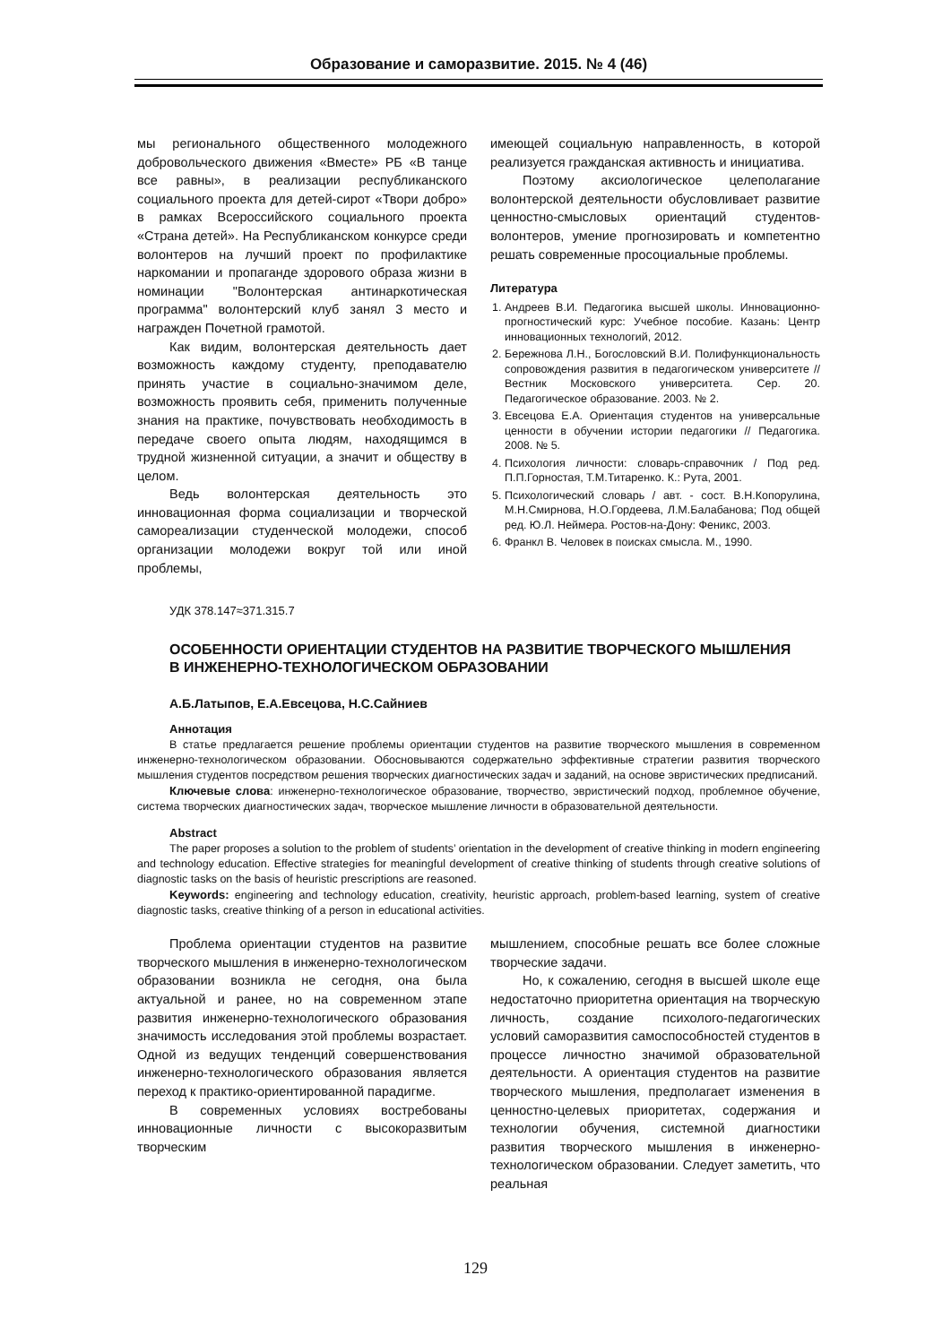Образование и саморазвитие. 2015. № 4 (46)
мы регионального общественного молодежного добровольческого движения «Вместе» РБ «В танце все равны», в реализации республиканского социального проекта для детей-сирот «Твори добро» в рамках Всероссийского социального проекта «Страна детей». На Республиканском конкурсе среди волонтеров на лучший проект по профилактике наркомании и пропаганде здорового образа жизни в номинации "Волонтерская антинаркотическая программа" волонтерский клуб занял 3 место и награжден Почетной грамотой.
Как видим, волонтерская деятельность дает возможность каждому студенту, преподавателю принять участие в социально-значимом деле, возможность проявить себя, применить полученные знания на практике, почувствовать необходимость в передаче своего опыта людям, находящимся в трудной жизненной ситуации, а значит и обществу в целом.
Ведь волонтерская деятельность это инновационная форма социализации и творческой самореализации студенческой молодежи, способ организации молодежи вокруг той или иной проблемы,
имеющей социальную направленность, в которой реализуется гражданская активность и инициатива.
Поэтому аксиологическое целеполагание волонтерской деятельности обусловливает развитие ценностно-смысловых ориентаций студентов-волонтеров, умение прогнозировать и компетентно решать современные просоциальные проблемы.
Литература
1. Андреев В.И. Педагогика высшей школы. Инновационно-прогностический курс: Учебное пособие. Казань: Центр инновационных технологий, 2012.
2. Бережнова Л.Н., Богословский В.И. Полифункциональность сопровождения развития в педагогическом университете // Вестник Московского университета. Сер. 20. Педагогическое образование. 2003. № 2.
3. Евсецова Е.А. Ориентация студентов на универсальные ценности в обучении истории педагогики // Педагогика. 2008. № 5.
4. Психология личности: словарь-справочник / Под ред. П.П.Горностая, Т.М.Титаренко. К.: Рута, 2001.
5. Психологический словарь / авт. - сост. В.Н.Копорулина, М.Н.Смирнова, Н.О.Гордеева, Л.М.Балабанова; Под общей ред. Ю.Л. Неймера. Ростов-на-Дону: Феникс, 2003.
6. Франкл В. Человек в поисках смысла. М., 1990.
УДК 378.147≈371.315.7
ОСОБЕННОСТИ ОРИЕНТАЦИИ СТУДЕНТОВ НА РАЗВИТИЕ ТВОРЧЕСКОГО МЫШЛЕНИЯ
В ИНЖЕНЕРНО-ТЕХНОЛОГИЧЕСКОМ ОБРАЗОВАНИИ
А.Б.Латыпов, Е.А.Евсецова, Н.С.Сайниев
Аннотация
В статье предлагается решение проблемы ориентации студентов на развитие творческого мышления в современном инженерно-технологическом образовании. Обосновываются содержательно эффективные стратегии развития творческого мышления студентов посредством решения творческих диагностических задач и заданий, на основе эвристических предписаний.
Ключевые слова: инженерно-технологическое образование, творчество, эвристический подход, проблемное обучение, система творческих диагностических задач, творческое мышление личности в образовательной деятельности.
Abstract
The paper proposes a solution to the problem of students’ orientation in the development of creative thinking in modern engineering and technology education. Effective strategies for meaningful development of creative thinking of students through creative solutions of diagnostic tasks on the basis of heuristic prescriptions are reasoned.
Keywords: engineering and technology education, creativity, heuristic approach, problem-based learning, system of creative diagnostic tasks, creative thinking of a person in educational activities.
Проблема ориентации студентов на развитие творческого мышления в инженерно-технологическом образовании возникла не сегодня, она была актуальной и ранее, но на современном этапе развития инженерно-технологического образования значимость исследования этой проблемы возрастает. Одной из ведущих тенденций совершенствования инженерно-технологического образования является переход к практико-ориентированной парадигме.
В современных условиях востребованы инновационные личности с высокоразвитым творческим
мышлением, способные решать все более сложные творческие задачи.
Но, к сожалению, сегодня в высшей школе еще недостаточно приоритетна ориентация на творческую личность, создание психолого-педагогических условий саморазвития самоспособностей студентов в процессе личностно значимой образовательной деятельности. А ориентация студентов на развитие творческого мышления, предполагает изменения в ценностно-целевых приоритетах, содержания и технологии обучения, системной диагностики развития творческого мышления в инженерно-технологическом образовании. Следует заметить, что реальная
129